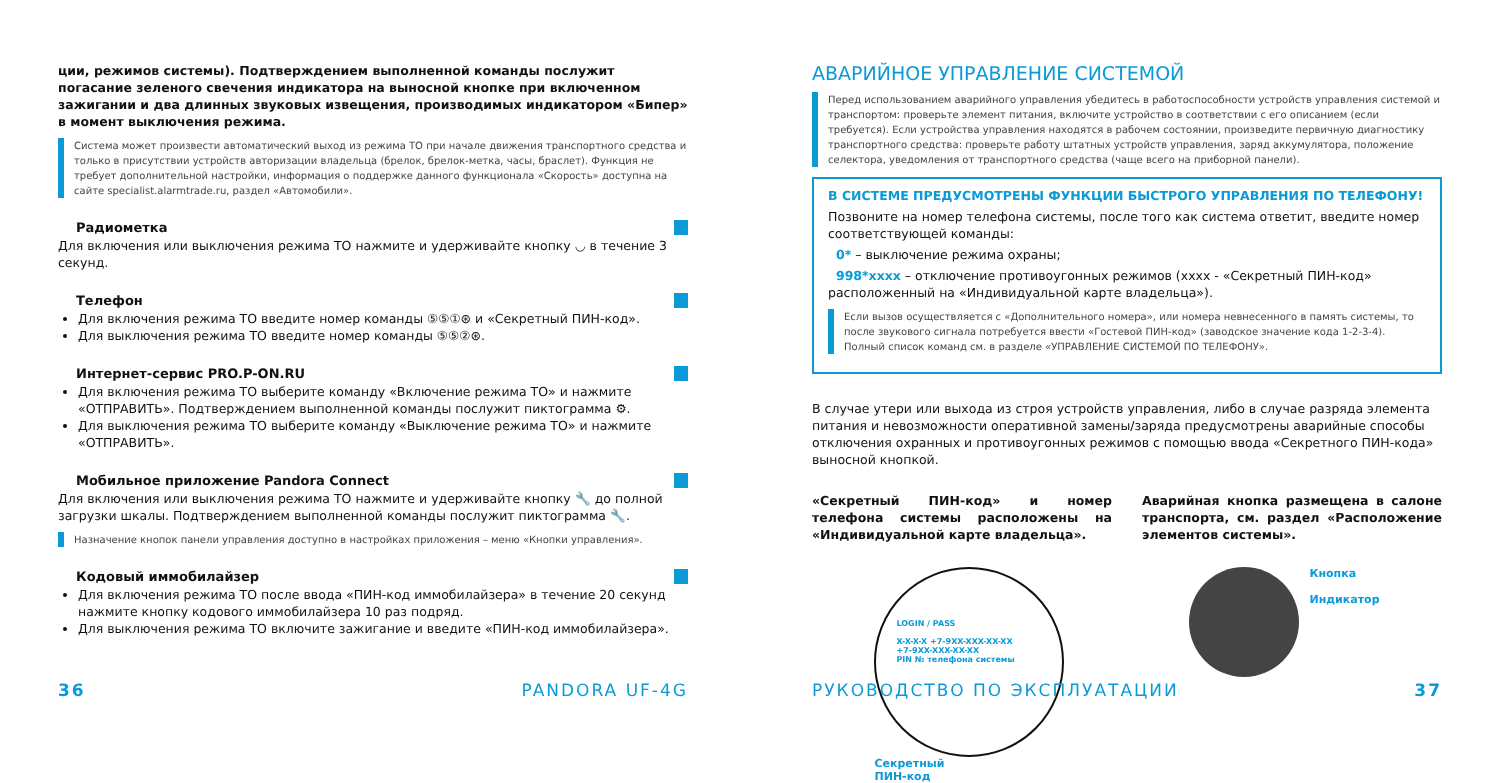ции, режимов системы). Подтверждением выполненной команды послужит погасание зеленого свечения индикатора на выносной кнопке при включенном зажигании и два длинных звуковых извещения, производимых индикатором «Бипер» в момент выключения режима.
Система может произвести автоматический выход из режима ТО при начале движения транспортного средства и только в присутствии устройств авторизации владельца (брелок, брелок-метка, часы, браслет). Функция не требует дополнительной настройки, информация о поддержке данного функционала «Скорость» доступна на сайте specialist.alarmtrade.ru, раздел «Автомобили».
Радиометка
Для включения или выключения режима ТО нажмите и удерживайте кнопку ◡ в течение 3 секунд.
Телефон
Для включения режима ТО введите номер команды ⑤⑤①⊛ и «Секретный ПИН-код».
Для выключения режима ТО введите номер команды ⑤⑤②⊛.
Интернет-сервис PRO.P-ON.RU
Для включения режима ТО выберите команду «Включение режима ТО» и нажмите «ОТПРАВИТЬ». Подтверждением выполненной команды послужит пиктограмма ⚙.
Для выключения режима ТО выберите команду «Выключение режима ТО» и нажмите «ОТПРАВИТЬ».
Мобильное приложение Pandora Connect
Для включения или выключения режима ТО нажмите и удерживайте кнопку 🔧 до полной загрузки шкалы. Подтверждением выполненной команды послужит пиктограмма 🔧.
Назначение кнопок панели управления доступно в настройках приложения – меню «Кнопки управления».
Кодовый иммобилайзер
Для включения режима ТО после ввода «ПИН-код иммобилайзера» в течение 20 секунд нажмите кнопку кодового иммобилайзера 10 раз подряд.
Для выключения режима ТО включите зажигание и введите «ПИН-код иммобилайзера».
36 PANDORA UF-4G
АВАРИЙНОЕ УПРАВЛЕНИЕ СИСТЕМОЙ
Перед использованием аварийного управления убедитесь в работоспособности устройств управления системой и транспортом: проверьте элемент питания, включите устройство в соответствии с его описанием (если требуется). Если устройства управления находятся в рабочем состоянии, произведите первичную диагностику транспортного средства: проверьте работу штатных устройств управления, заряд аккумулятора, положение селектора, уведомления от транспортного средства (чаще всего на приборной панели).
В СИСТЕМЕ ПРЕДУСМОТРЕНЫ ФУНКЦИИ БЫСТРОГО УПРАВЛЕНИЯ ПО ТЕЛЕФОНУ!
Позвоните на номер телефона системы, после того как система ответит, введите номер соответствующей команды:
0* – выключение режима охраны;
998*xxxx – отключение противоугонных режимов (xxxx - «Секретный ПИН-код» расположенный на «Индивидуальной карте владельца»).
Если вызов осуществляется с «Дополнительного номера», или номера невнесенного в память системы, то после звукового сигнала потребуется ввести «Гостевой ПИН-код» (заводское значение кода 1-2-3-4). Полный список команд см. в разделе «УПРАВЛЕНИЕ СИСТЕМОЙ ПО ТЕЛЕФОНУ».
В случае утери или выхода из строя устройств управления, либо в случае разряда элемента питания и невозможности оперативной замены/заряда предусмотрены аварийные способы отключения охранных и противоугонных режимов с помощью ввода «Секретного ПИН-кода» выносной кнопкой.
«Секретный ПИН-код» и номер телефона системы расположены на «Индивидуальной карте владельца».
Аварийная кнопка размещена в салоне транспорта, см. раздел «Расположение элементов системы».
LOGIN / PASS
X-X-X-X +7-9XX-XXX-XX-XX
+7-9XX-XXX-XX-XX
PIN № телефона системы
Секретный
ПИН-код
Кнопка
Индикатор
РУКОВОДСТВО ПО ЭКСПЛУАТАЦИИ 37